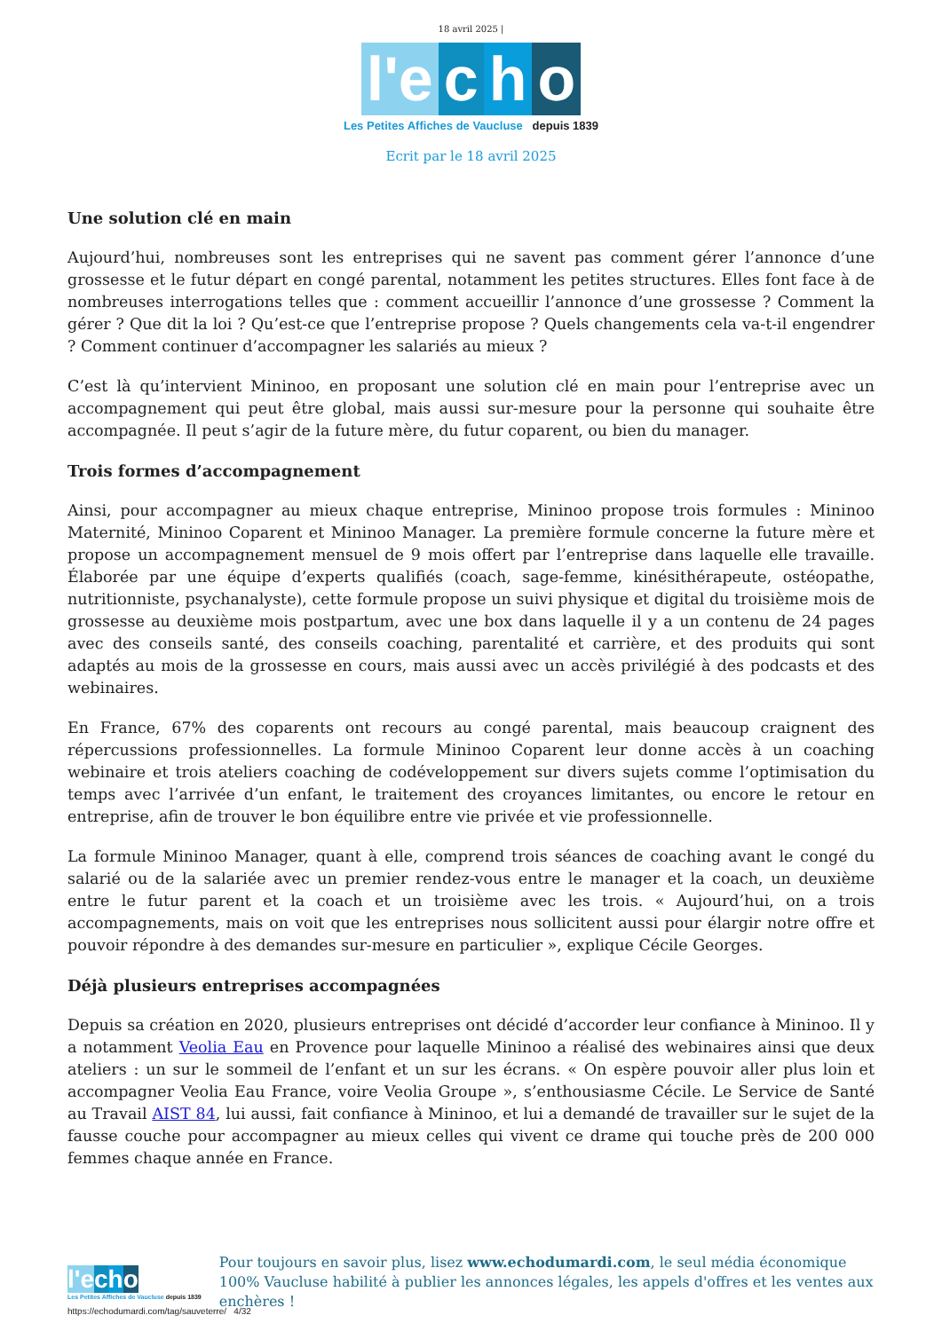18 avril 2025 |
l'e c h o
Les Petites Affiches de Vaucluse depuis 1839
Ecrit par le 18 avril 2025
Une solution clé en main
Aujourd’hui, nombreuses sont les entreprises qui ne savent pas comment gérer l’annonce d’une grossesse et le futur départ en congé parental, notamment les petites structures. Elles font face à de nombreuses interrogations telles que : comment accueillir l’annonce d’une grossesse ? Comment la gérer ? Que dit la loi ? Qu’est-ce que l’entreprise propose ? Quels changements cela va-t-il engendrer ? Comment continuer d’accompagner les salariés au mieux ?
C’est là qu’intervient Mininoo, en proposant une solution clé en main pour l’entreprise avec un accompagnement qui peut être global, mais aussi sur-mesure pour la personne qui souhaite être accompagnée. Il peut s’agir de la future mère, du futur coparent, ou bien du manager.
Trois formes d’accompagnement
Ainsi, pour accompagner au mieux chaque entreprise, Mininoo propose trois formules : Mininoo Maternité, Mininoo Coparent et Mininoo Manager. La première formule concerne la future mère et propose un accompagnement mensuel de 9 mois offert par l’entreprise dans laquelle elle travaille. Élaborée par une équipe d’experts qualifiés (coach, sage-femme, kinésithérapeute, ostéopathe, nutritionniste, psychanalyste), cette formule propose un suivi physique et digital du troisième mois de grossesse au deuxième mois postpartum, avec une box dans laquelle il y a un contenu de 24 pages avec des conseils santé, des conseils coaching, parentalité et carrière, et des produits qui sont adaptés au mois de la grossesse en cours, mais aussi avec un accès privilégié à des podcasts et des webinaires.
En France, 67% des coparents ont recours au congé parental, mais beaucoup craignent des répercussions professionnelles. La formule Mininoo Coparent leur donne accès à un coaching webinaire et trois ateliers coaching de codéveloppement sur divers sujets comme l’optimisation du temps avec l’arrivée d’un enfant, le traitement des croyances limitantes, ou encore le retour en entreprise, afin de trouver le bon équilibre entre vie privée et vie professionnelle.
La formule Mininoo Manager, quant à elle, comprend trois séances de coaching avant le congé du salarié ou de la salariée avec un premier rendez-vous entre le manager et la coach, un deuxième entre le futur parent et la coach et un troisième avec les trois. « Aujourd’hui, on a trois accompagnements, mais on voit que les entreprises nous sollicitent aussi pour élargir notre offre et pouvoir répondre à des demandes sur-mesure en particulier », explique Cécile Georges.
Déjà plusieurs entreprises accompagnées
Depuis sa création en 2020, plusieurs entreprises ont décidé d’accorder leur confiance à Mininoo. Il y a notamment Veolia Eau en Provence pour laquelle Mininoo a réalisé des webinaires ainsi que deux ateliers : un sur le sommeil de l’enfant et un sur les écrans. « On espère pouvoir aller plus loin et accompagner Veolia Eau France, voire Veolia Groupe », s’enthousiasme Cécile. Le Service de Santé au Travail AIST 84, lui aussi, fait confiance à Mininoo, et lui a demandé de travailler sur le sujet de la fausse couche pour accompagner au mieux celles qui vivent ce drame qui touche près de 200 000 femmes chaque année en France.
l'e cho
Les Petites Affiches de Vaucluse depuis 1839
Pour toujours en savoir plus, lisez www.echodumardi.com, le seul média économique 100% Vaucluse habilité à publier les annonces légales, les appels d'offres et les ventes aux enchères !
https://echodumardi.com/tag/sauveterre/ 4/32